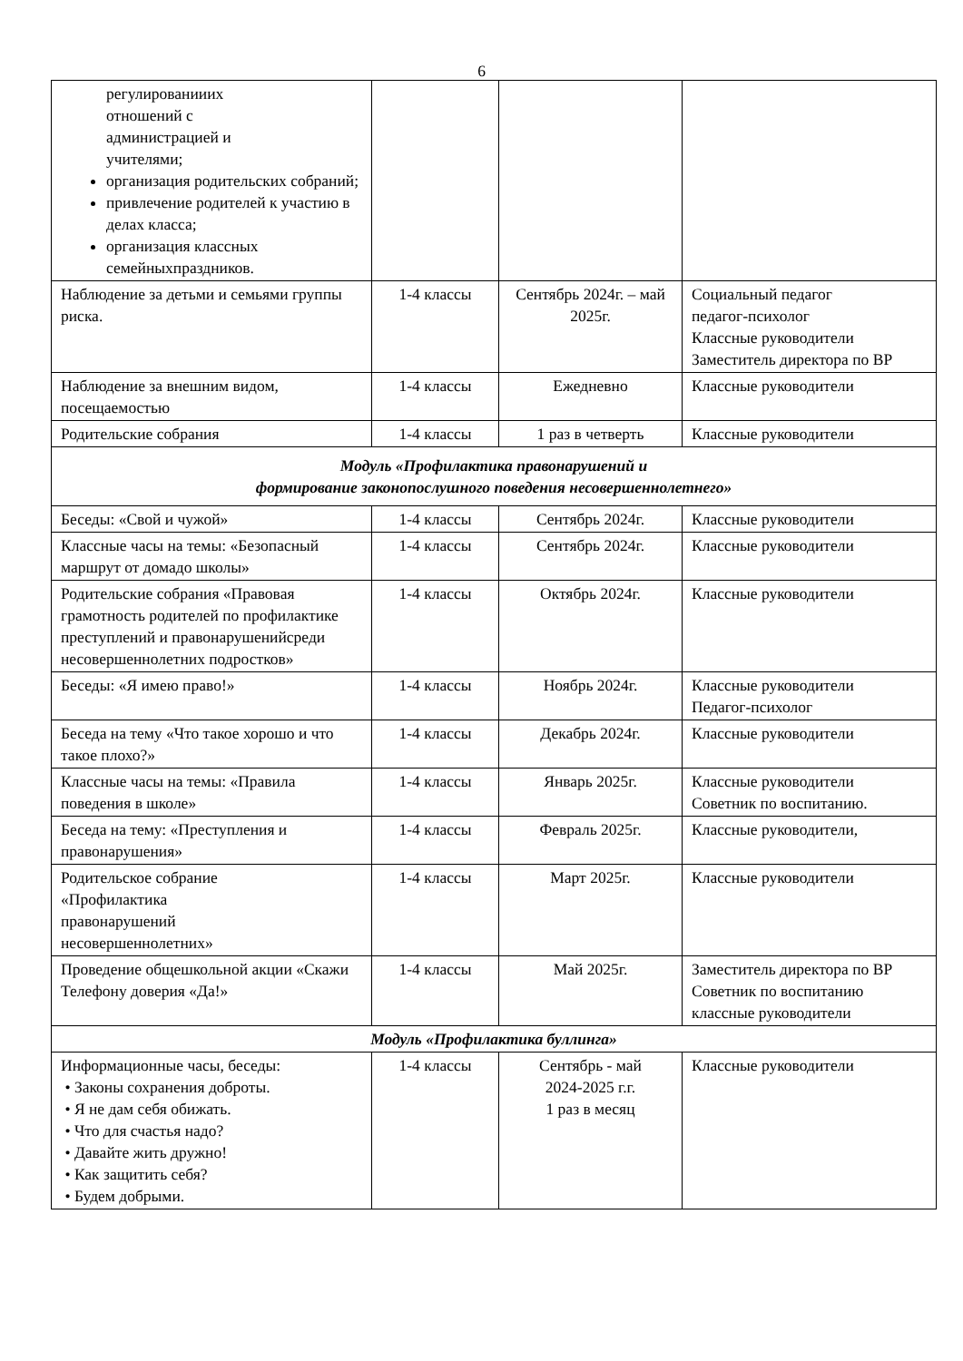6
| регулированииих отношений с администрацией и учителями; организация родительских собраний; привлечение родителей к участию в делах класса; организация классных семейныхпраздников. | | | |
| Наблюдение за детьми и семьями группы риска. | 1-4 классы | Сентябрь 2024г. – май 2025г. | Социальный педагог педагог-психолог Классные руководители Заместитель директора по ВР |
| Наблюдение за внешним видом, посещаемостью | 1-4 классы | Ежедневно | Классные руководители |
| Родительские собрания | 1-4 классы | 1 раз в четверть | Классные руководители |
| Модуль «Профилактика правонарушений и формирование законопослушного поведения несовершеннолетнего» | | | |
| Беседы: «Свой и чужой» | 1-4 классы | Сентябрь 2024г. | Классные руководители |
| Классные часы на темы: «Безопасный маршрут от домадо школы» | 1-4 классы | Сентябрь 2024г. | Классные руководители |
| Родительские собрания «Правовая грамотность родителей по профилактике преступлений и правонарушенийсреди несовершеннолетних подростков» | 1-4 классы | Октябрь 2024г. | Классные руководители |
| Беседы: «Я имею право!» | 1-4 классы | Ноябрь 2024г. | Классные руководители Педагог-психолог |
| Беседа на тему «Что такое хорошо и что такое плохо?» | 1-4 классы | Декабрь 2024г. | Классные руководители |
| Классные часы на темы: «Правила поведения в школе» | 1-4 классы | Январь 2025г. | Классные руководители Советник по воспитанию. |
| Беседа на тему: «Преступления и правонарушения» | 1-4 классы | Февраль 2025г. | Классные руководители, |
| Родительское собрание «Профилактика правонарушений несовершеннолетних» | 1-4 классы | Март 2025г. | Классные руководители |
| Проведение общешкольной акции «Скажи Телефону доверия «Да!» | 1-4 классы | Май 2025г. | Заместитель директора по ВР Советник по воспитанию классные руководители |
| Модуль «Профилактика буллинга» | | | |
| Информационные часы, беседы: • Законы сохранения доброты. • Я не дам себя обижать. • Что для счастья надо? • Давайте жить дружно! • Как защитить себя? • Будем добрыми. | 1-4 классы | Сентябрь - май 2024-2025 г.г. 1 раз в месяц | Классные руководители |